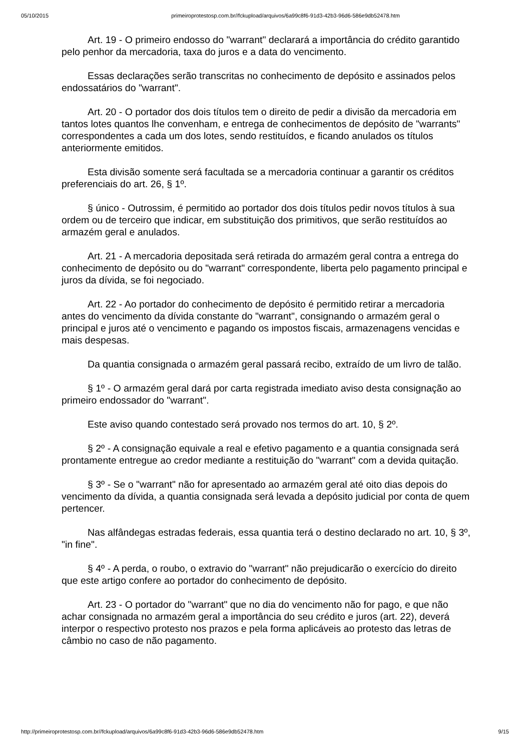05/10/2015 primeiroprotestosp.com.br//fckupload/arquivos/6a99c8f6-91d3-42b3-96d6-586e9db52478.htm
Art. 19 - O primeiro endosso do "warrant" declarará a importância do crédito garantido pelo penhor da mercadoria, taxa do juros e a data do vencimento.
Essas declarações serão transcritas no conhecimento de depósito e assinados pelos endossatários do "warrant".
Art. 20 - O portador dos dois títulos tem o direito de pedir a divisão da mercadoria em tantos lotes quantos lhe convenham, e entrega de conhecimentos de depósito de "warrants" correspondentes a cada um dos lotes, sendo restituídos, e ficando anulados os títulos anteriormente emitidos.
Esta divisão somente será facultada se a mercadoria continuar a garantir os créditos preferenciais do art. 26, § 1º.
§ único - Outrossim, é permitido ao portador dos dois títulos pedir novos títulos à sua ordem ou de terceiro que indicar, em substituição dos primitivos, que serão restituídos ao armazém geral e anulados.
Art. 21 - A mercadoria depositada será retirada do armazém geral contra a entrega do conhecimento de depósito ou do "warrant" correspondente, liberta pelo pagamento principal e juros da dívida, se foi negociado.
Art. 22 - Ao portador do conhecimento de depósito é permitido retirar a mercadoria antes do vencimento da dívida constante do "warrant", consignando o armazém geral o principal e juros até o vencimento e pagando os impostos fiscais, armazenagens vencidas e mais despesas.
Da quantia consignada o armazém geral passará recibo, extraído de um livro de talão.
§ 1º - O armazém geral dará por carta registrada imediato aviso desta consignação ao primeiro endossador do "warrant".
Este aviso quando contestado será provado nos termos do art. 10, § 2º.
§ 2º - A consignação equivale a real e efetivo pagamento e a quantia consignada será prontamente entregue ao credor mediante a restituição do "warrant" com a devida quitação.
§ 3º - Se o "warrant" não for apresentado ao armazém geral até oito dias depois do vencimento da dívida, a quantia consignada será levada a depósito judicial por conta de quem pertencer.
Nas alfândegas estradas federais, essa quantia terá o destino declarado no art. 10, § 3º, "in fine".
§ 4º - A perda, o roubo, o extravio do "warrant" não prejudicarão o exercício do direito que este artigo confere ao portador do conhecimento de depósito.
Art. 23 - O portador do "warrant" que no dia do vencimento não for pago, e que não achar consignada no armazém geral a importância do seu crédito e juros (art. 22), deverá interpor o respectivo protesto nos prazos e pela forma aplicáveis ao protesto das letras de câmbio no caso de não pagamento.
http://primeiroprotestosp.com.br//fckupload/arquivos/6a99c8f6-91d3-42b3-96d6-586e9db52478.htm 9/15